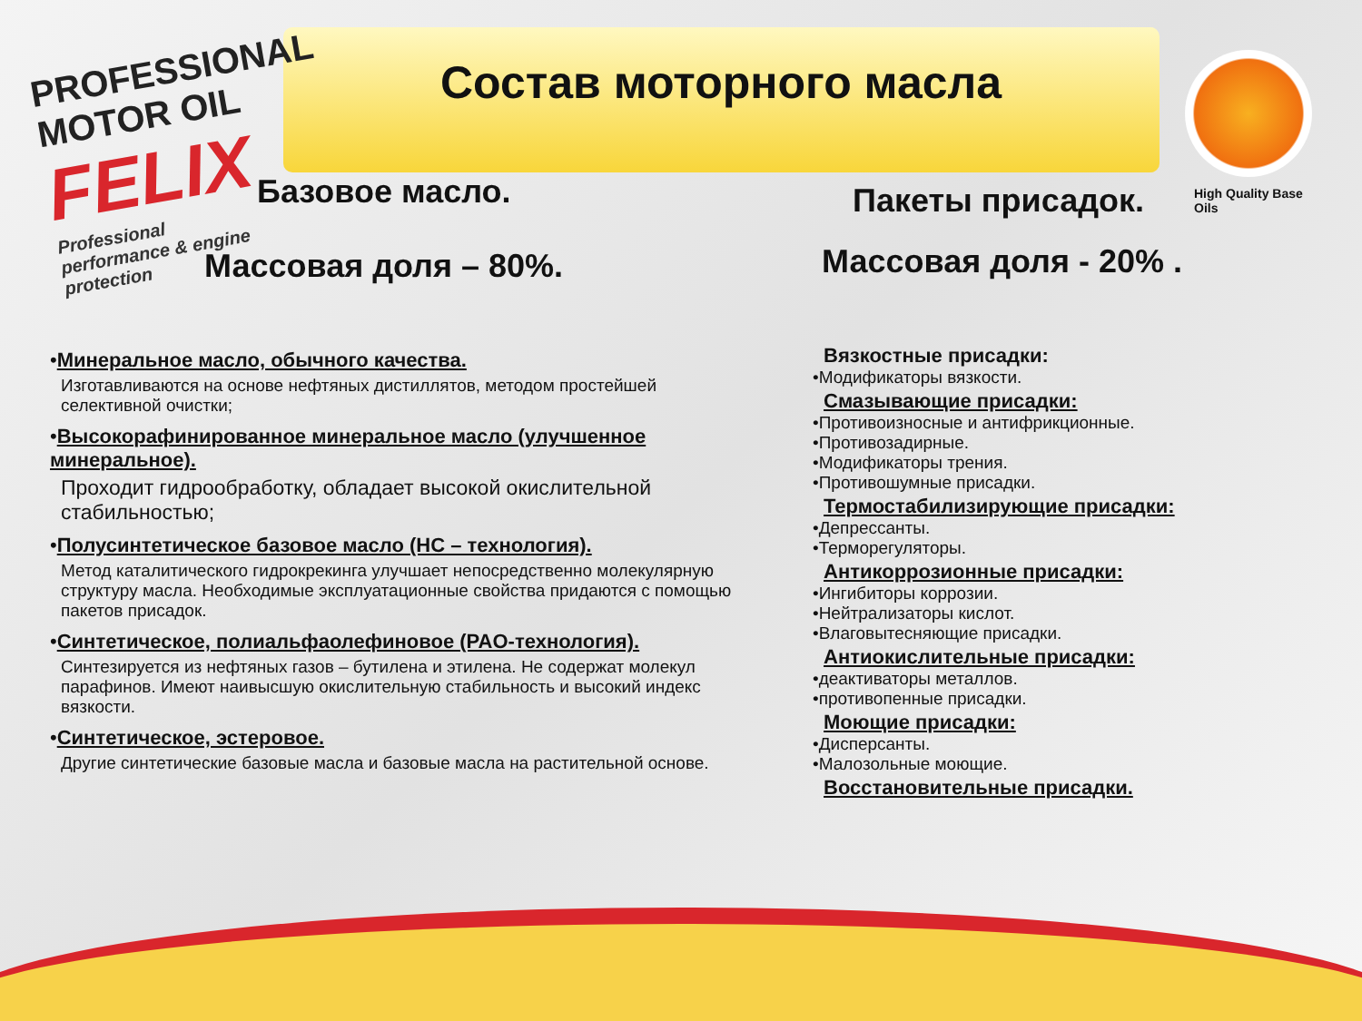PROFESSIONAL MOTOR OIL
FELIX
Professional performance & engine protection
High Quality Base Oils
Состав моторного масла
Базовое масло.
Массовая доля – 80%.
•Минеральное масло, обычного качества.
Изготавливаются на основе нефтяных дистиллятов, методом простейшей селективной очистки;
•Высокорафинированное минеральное масло (улучшенное минеральное).
Проходит гидрообработку, обладает высокой окислительной стабильностью;
•Полусинтетическое базовое масло (HC – технология).
Метод каталитического гидрокрекинга улучшает непосредственно молекулярную структуру масла. Необходимые эксплуатационные свойства придаются с помощью пакетов присадок.
•Синтетическое, полиальфаолефиновое (PAO-технология).
Синтезируется из нефтяных газов – бутилена и этилена. Не содержат молекул парафинов. Имеют наивысшую окислительную стабильность и высокий индекс вязкости.
•Синтетическое, эстеровое.
Другие синтетические базовые масла и базовые масла на растительной основе.
Пакеты присадок.
Массовая доля - 20% .
Вязкостные присадки:
•Модификаторы вязкости.
Смазывающие присадки:
•Противоизносные и антифрикционные.
•Противозадирные.
•Модификаторы трения.
•Противошумные присадки.
Термостабилизирующие присадки:
•Депрессанты.
•Терморегуляторы.
Антикоррозионные присадки:
•Ингибиторы коррозии.
•Нейтрализаторы кислот.
•Влаговытесняющие присадки.
Антиокислительные присадки:
•деактиваторы металлов.
•противопенные присадки.
Моющие присадки:
•Дисперсанты.
•Малозольные моющие.
Восстановительные присадки.